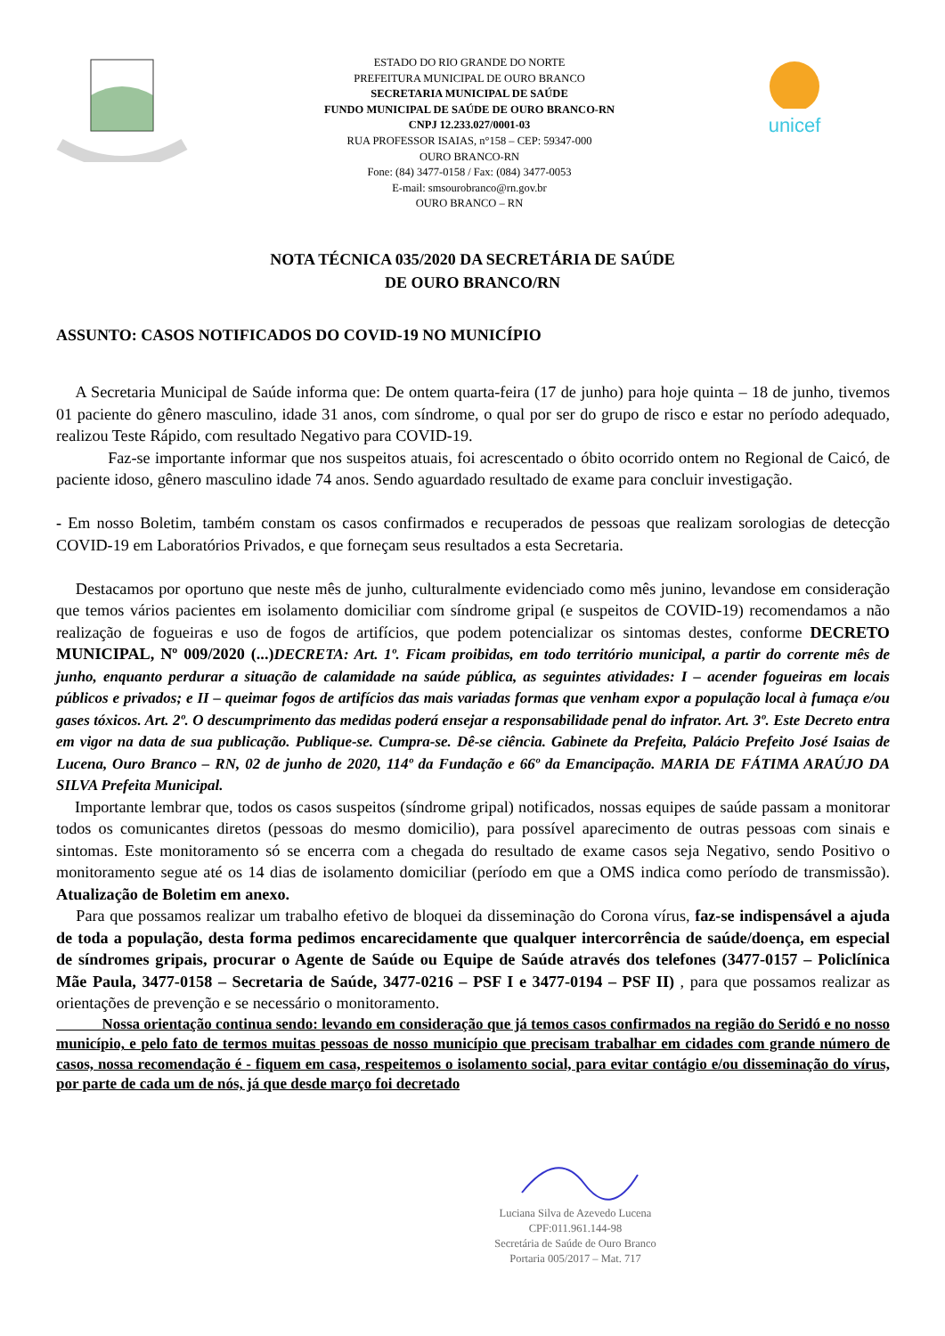ESTADO DO RIO GRANDE DO NORTE
PREFEITURA MUNICIPAL DE OURO BRANCO
SECRETARIA MUNICIPAL DE SAÚDE
FUNDO MUNICIPAL DE SAÚDE DE OURO BRANCO-RN
CNPJ 12.233.027/0001-03
RUA PROFESSOR ISAIAS, n°158 – CEP: 59347-000
OURO BRANCO-RN
Fone: (84) 3477-0158 / Fax: (084) 3477-0053
E-mail: smsourobranco@rn.gov.br
OURO BRANCO – RN
unicef
NOTA TÉCNICA 035/2020 DA SECRETÁRIA DE SAÚDE
DE OURO BRANCO/RN
ASSUNTO: CASOS NOTIFICADOS DO COVID-19 NO MUNICÍPIO
A Secretaria Municipal de Saúde informa que: De ontem quarta-feira (17 de junho) para hoje quinta – 18 de junho, tivemos 01 paciente do gênero masculino, idade 31 anos, com síndrome, o qual por ser do grupo de risco e estar no período adequado, realizou Teste Rápido, com resultado Negativo para COVID-19.
Faz-se importante informar que nos suspeitos atuais, foi acrescentado o óbito ocorrido ontem no Regional de Caicó, de paciente idoso, gênero masculino idade 74 anos. Sendo aguardado resultado de exame para concluir investigação.
- Em nosso Boletim, também constam os casos confirmados e recuperados de pessoas que realizam sorologias de detecção COVID-19 em Laboratórios Privados, e que forneçam seus resultados a esta Secretaria.
Destacamos por oportuno que neste mês de junho, culturalmente evidenciado como mês junino, levandose em consideração que temos vários pacientes em isolamento domiciliar com síndrome gripal (e suspeitos de COVID-19) recomendamos a não realização de fogueiras e uso de fogos de artifícios, que podem potencializar os sintomas destes, conforme DECRETO MUNICIPAL, Nº 009/2020 (...) DECRETA: Art. 1º. Ficam proibidas, em todo território municipal, a partir do corrente mês de junho, enquanto perdurar a situação de calamidade na saúde pública, as seguintes atividades: I – acender fogueiras em locais públicos e privados; e II – queimar fogos de artifícios das mais variadas formas que venham expor a população local à fumaça e/ou gases tóxicos. Art. 2º. O descumprimento das medidas poderá ensejar a responsabilidade penal do infrator. Art. 3º. Este Decreto entra em vigor na data de sua publicação. Publique-se. Cumpra-se. Dê-se ciência. Gabinete da Prefeita, Palácio Prefeito José Isaias de Lucena, Ouro Branco – RN, 02 de junho de 2020, 114º da Fundação e 66º da Emancipação. MARIA DE FÁTIMA ARAÚJO DA SILVA Prefeita Municipal.
Importante lembrar que, todos os casos suspeitos (síndrome gripal) notificados, nossas equipes de saúde passam a monitorar todos os comunicantes diretos (pessoas do mesmo domicilio), para possível aparecimento de outras pessoas com sinais e sintomas. Este monitoramento só se encerra com a chegada do resultado de exame casos seja Negativo, sendo Positivo o monitoramento segue até os 14 dias de isolamento domiciliar (período em que a OMS indica como período de transmissão). Atualização de Boletim em anexo.
Para que possamos realizar um trabalho efetivo de bloquei da disseminação do Corona vírus, faz-se indispensável a ajuda de toda a população, desta forma pedimos encarecidamente que qualquer intercorrência de saúde/doença, em especial de síndromes gripais, procurar o Agente de Saúde ou Equipe de Saúde através dos telefones (3477-0157 – Policlínica Mãe Paula, 3477-0158 – Secretaria de Saúde, 3477-0216 – PSF I e 3477-0194 – PSF II) , para que possamos realizar as orientações de prevenção e se necessário o monitoramento.
Nossa orientação continua sendo: levando em consideração que já temos casos confirmados na região do Seridó e no nosso município, e pelo fato de termos muitas pessoas de nosso município que precisam trabalhar em cidades com grande número de casos, nossa recomendação é - fiquem em casa, respeitemos o isolamento social, para evitar contágio e/ou disseminação do vírus, por parte de cada um de nós, já que desde março foi decretado
Luciana Silva de Azevedo Lucena
CPF:011.961.144-98
Secretária de Saúde de Ouro Branco
Portaria 005/2017 – Mat. 717